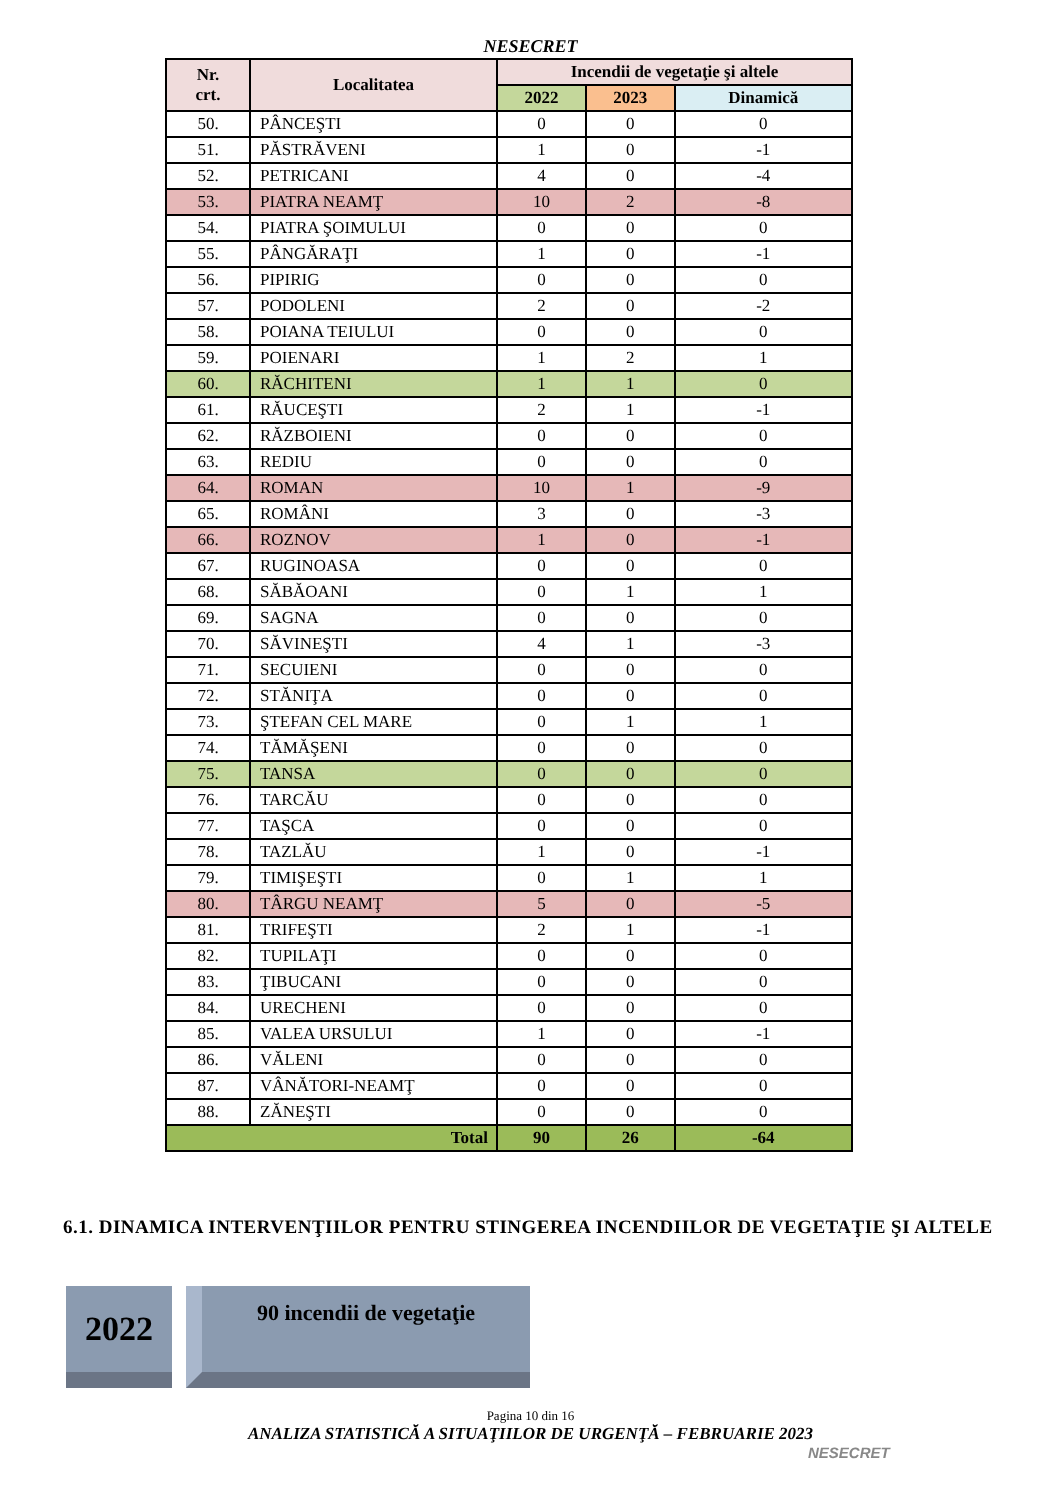NESECRET
| Nr. crt. | Localitatea | Incendii de vegetaţie şi altele | | |
| --- | --- | --- | --- | --- |
| | | 2022 | 2023 | Dinamică |
| 50. | PÂNCEŞTI | 0 | 0 | 0 |
| 51. | PĂSTRĂVENI | 1 | 0 | -1 |
| 52. | PETRICANI | 4 | 0 | -4 |
| 53. | PIATRA NEAMŢ | 10 | 2 | -8 |
| 54. | PIATRA ŞOIMULUI | 0 | 0 | 0 |
| 55. | PÂNGĂRAŢI | 1 | 0 | -1 |
| 56. | PIPIRIG | 0 | 0 | 0 |
| 57. | PODOLENI | 2 | 0 | -2 |
| 58. | POIANA TEIULUI | 0 | 0 | 0 |
| 59. | POIENARI | 1 | 2 | 1 |
| 60. | RĂCHITENI | 1 | 1 | 0 |
| 61. | RĂUCEŞTI | 2 | 1 | -1 |
| 62. | RĂZBOIENI | 0 | 0 | 0 |
| 63. | REDIU | 0 | 0 | 0 |
| 64. | ROMAN | 10 | 1 | -9 |
| 65. | ROMÂNI | 3 | 0 | -3 |
| 66. | ROZNOV | 1 | 0 | -1 |
| 67. | RUGINOASA | 0 | 0 | 0 |
| 68. | SĂBĂOANI | 0 | 1 | 1 |
| 69. | SAGNA | 0 | 0 | 0 |
| 70. | SĂVINEŞTI | 4 | 1 | -3 |
| 71. | SECUIENI | 0 | 0 | 0 |
| 72. | STĂNIŢA | 0 | 0 | 0 |
| 73. | ŞTEFAN CEL MARE | 0 | 1 | 1 |
| 74. | TĂMĂŞENI | 0 | 0 | 0 |
| 75. | TANSA | 0 | 0 | 0 |
| 76. | TARCĂU | 0 | 0 | 0 |
| 77. | TAŞCA | 0 | 0 | 0 |
| 78. | TAZLĂU | 1 | 0 | -1 |
| 79. | TIMIŞEŞTI | 0 | 1 | 1 |
| 80. | TÂRGU NEAMŢ | 5 | 0 | -5 |
| 81. | TRIFEŞTI | 2 | 1 | -1 |
| 82. | TUPILAŢI | 0 | 0 | 0 |
| 83. | ŢIBUCANI | 0 | 0 | 0 |
| 84. | URECHENI | 0 | 0 | 0 |
| 85. | VALEA URSULUI | 1 | 0 | -1 |
| 86. | VĂLENI | 0 | 0 | 0 |
| 87. | VÂNĂTORI-NEAMŢ | 0 | 0 | 0 |
| 88. | ZĂNEŞTI | 0 | 0 | 0 |
| Total | | 90 | 26 | -64 |
6.1. DINAMICA INTERVENŢIILOR PENTRU STINGEREA INCENDIILOR DE VEGETAŢIE ŞI ALTELE
2022
90 incendii de vegetaţie
Pagina 10 din 16
ANALIZA STATISTICĂ A SITUAŢIILOR DE URGENŢĂ – FEBRUARIE 2023
NESECRET